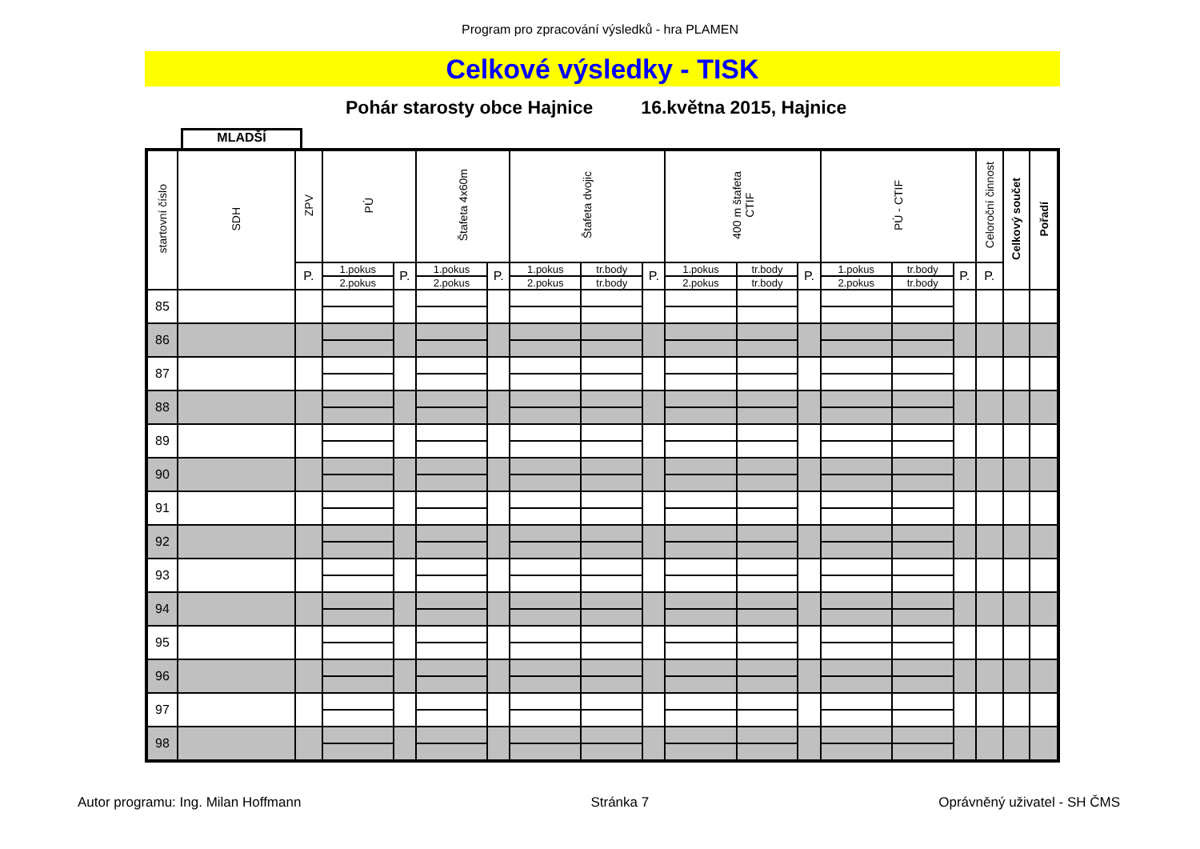Program pro zpracování výsledků - hra PLAMEN
Celkové výsledky - TISK
Pohár starosty obce Hajnice 16.května 2015, Hajnice
MLADŠÍ
| startovní číslo | SDH | ZPV | PÚ | | Štafeta 4x60m | | Štafeta dvojic | | | 400 m štafeta CTIF | | | PÚ - CTIF | | | Celoroční činnost | Celkový součet | Pořadí |
| --- | --- | --- | --- | --- | --- | --- | --- | --- | --- | --- | --- | --- | --- | --- | --- | --- | --- | --- |
| | | P. | 1.pokus | P. | 1.pokus | P. | 1.pokus | tr.body | P. | 1.pokus | tr.body | P. | 1.pokus | tr.body | P. | P. | | |
| | | | 2.pokus | | 2.pokus | | 2.pokus | tr.body | | 2.pokus | tr.body | | 2.pokus | tr.body | | | | |
| 85 | | | | | | | | | | | | | | | | | | |
| 86 | | | | | | | | | | | | | | | | | | |
| 87 | | | | | | | | | | | | | | | | | | |
| 88 | | | | | | | | | | | | | | | | | | |
| 89 | | | | | | | | | | | | | | | | | | |
| 90 | | | | | | | | | | | | | | | | | | |
| 91 | | | | | | | | | | | | | | | | | | |
| 92 | | | | | | | | | | | | | | | | | | |
| 93 | | | | | | | | | | | | | | | | | | |
| 94 | | | | | | | | | | | | | | | | | | |
| 95 | | | | | | | | | | | | | | | | | | |
| 96 | | | | | | | | | | | | | | | | | | |
| 97 | | | | | | | | | | | | | | | | | | |
| 98 | | | | | | | | | | | | | | | | | | |
Autor programu: Ing. Milan Hoffmann Stránka 7 Oprávněný uživatel - SH ČMS